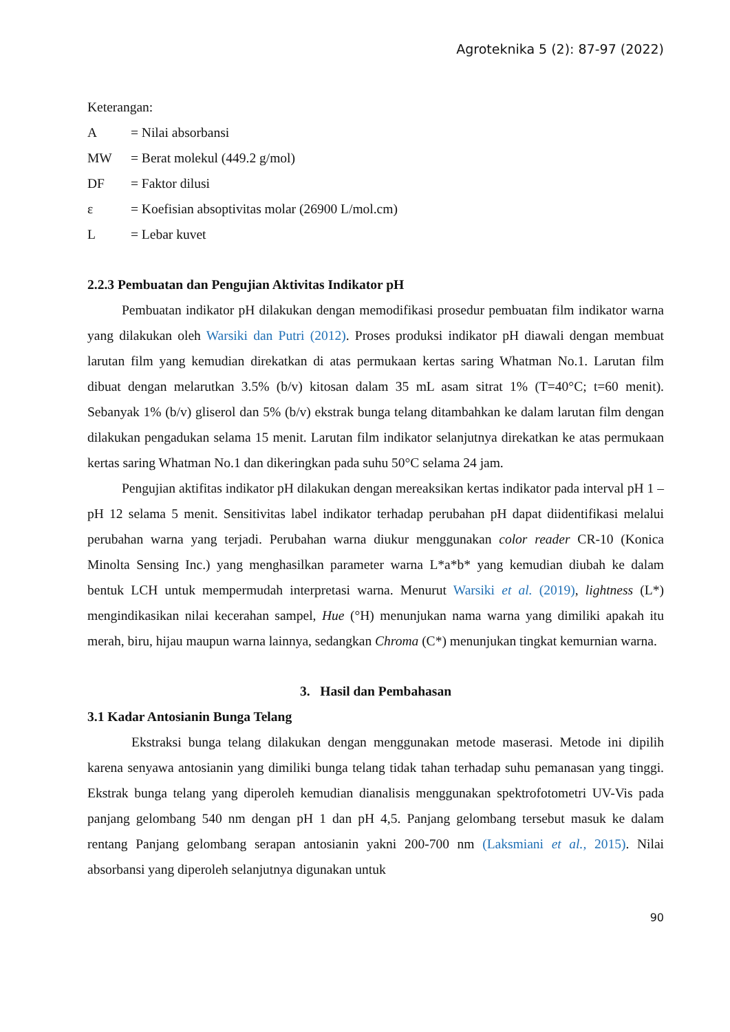Agroteknika 5 (2): 87-97 (2022)
Keterangan:
A = Nilai absorbansi
MW = Berat molekul (449.2 g/mol)
DF = Faktor dilusi
ε = Koefisian absoptivitas molar (26900 L/mol.cm)
L = Lebar kuvet
2.2.3 Pembuatan dan Pengujian Aktivitas Indikator pH
Pembuatan indikator pH dilakukan dengan memodifikasi prosedur pembuatan film indikator warna yang dilakukan oleh Warsiki dan Putri (2012). Proses produksi indikator pH diawali dengan membuat larutan film yang kemudian direkatkan di atas permukaan kertas saring Whatman No.1. Larutan film dibuat dengan melarutkan 3.5% (b/v) kitosan dalam 35 mL asam sitrat 1% (T=40°C; t=60 menit). Sebanyak 1% (b/v) gliserol dan 5% (b/v) ekstrak bunga telang ditambahkan ke dalam larutan film dengan dilakukan pengadukan selama 15 menit. Larutan film indikator selanjutnya direkatkan ke atas permukaan kertas saring Whatman No.1 dan dikeringkan pada suhu 50°C selama 24 jam.
Pengujian aktifitas indikator pH dilakukan dengan mereaksikan kertas indikator pada interval pH 1 – pH 12 selama 5 menit. Sensitivitas label indikator terhadap perubahan pH dapat diidentifikasi melalui perubahan warna yang terjadi. Perubahan warna diukur menggunakan color reader CR-10 (Konica Minolta Sensing Inc.) yang menghasilkan parameter warna L*a*b* yang kemudian diubah ke dalam bentuk LCH untuk mempermudah interpretasi warna. Menurut Warsiki et al. (2019), lightness (L*) mengindikasikan nilai kecerahan sampel, Hue (°H) menunjukan nama warna yang dimiliki apakah itu merah, biru, hijau maupun warna lainnya, sedangkan Chroma (C*) menunjukan tingkat kemurnian warna.
3. Hasil dan Pembahasan
3.1 Kadar Antosianin Bunga Telang
Ekstraksi bunga telang dilakukan dengan menggunakan metode maserasi. Metode ini dipilih karena senyawa antosianin yang dimiliki bunga telang tidak tahan terhadap suhu pemanasan yang tinggi. Ekstrak bunga telang yang diperoleh kemudian dianalisis menggunakan spektrofotometri UV-Vis pada panjang gelombang 540 nm dengan pH 1 dan pH 4,5. Panjang gelombang tersebut masuk ke dalam rentang Panjang gelombang serapan antosianin yakni 200-700 nm (Laksmiani et al., 2015). Nilai absorbansi yang diperoleh selanjutnya digunakan untuk
90